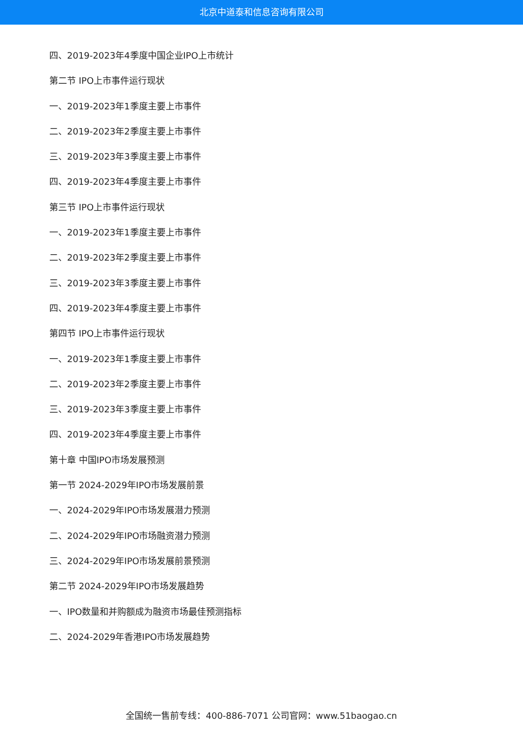北京中道泰和信息咨询有限公司
四、2019-2023年4季度中国企业IPO上市统计
第二节 IPO上市事件运行现状
一、2019-2023年1季度主要上市事件
二、2019-2023年2季度主要上市事件
三、2019-2023年3季度主要上市事件
四、2019-2023年4季度主要上市事件
第三节 IPO上市事件运行现状
一、2019-2023年1季度主要上市事件
二、2019-2023年2季度主要上市事件
三、2019-2023年3季度主要上市事件
四、2019-2023年4季度主要上市事件
第四节 IPO上市事件运行现状
一、2019-2023年1季度主要上市事件
二、2019-2023年2季度主要上市事件
三、2019-2023年3季度主要上市事件
四、2019-2023年4季度主要上市事件
第十章 中国IPO市场发展预测
第一节 2024-2029年IPO市场发展前景
一、2024-2029年IPO市场发展潜力预测
二、2024-2029年IPO市场融资潜力预测
三、2024-2029年IPO市场发展前景预测
第二节 2024-2029年IPO市场发展趋势
一、IPO数量和并购额成为融资市场最佳预测指标
二、2024-2029年香港IPO市场发展趋势
全国统一售前专线：400-886-7071 公司官网：www.51baogao.cn